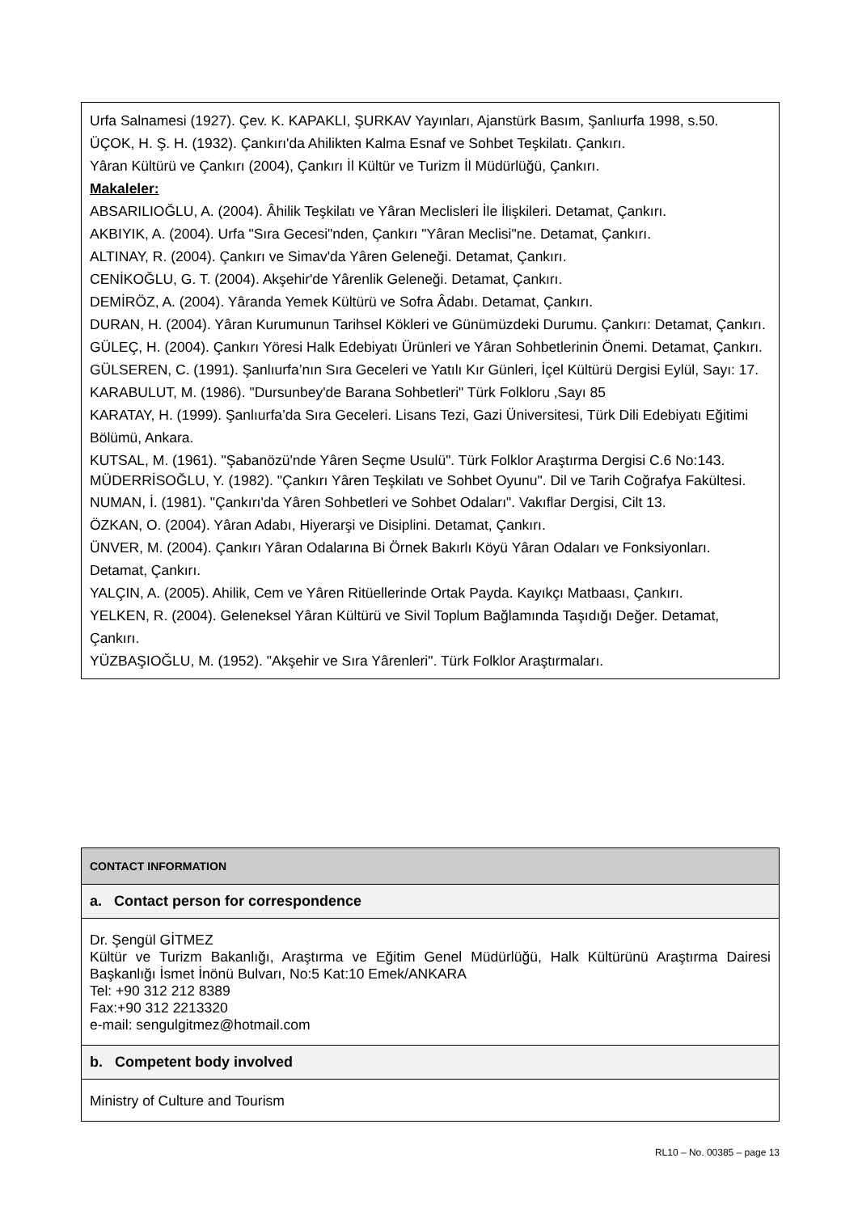Urfa Salnamesi (1927). Çev. K. KAPAKLI, ŞURKAV Yayınları, Ajanstürk Basım, Şanlıurfa 1998, s.50.
ÜÇOK, H. Ş. H. (1932). Çankırı'da Ahilikten Kalma Esnaf ve Sohbet Teşkilatı. Çankırı.
Yâran Kültürü ve Çankırı (2004), Çankırı İl Kültür ve Turizm İl Müdürlüğü, Çankırı.
Makaleler:
ABSARILIOĞLU, A. (2004). Âhilik Teşkilatı ve Yâran Meclisleri İle İlişkileri. Detamat, Çankırı.
AKBIYIK, A. (2004). Urfa "Sıra Gecesi"nden, Çankırı "Yâran Meclisi"ne. Detamat, Çankırı.
ALTINAY, R. (2004). Çankırı ve Simav'da Yâren Geleneği. Detamat, Çankırı.
CENİKOĞLU, G. T. (2004). Akşehir'de Yârenlik Geleneği. Detamat, Çankırı.
DEMİRÖZ, A. (2004). Yâranda Yemek Kültürü ve Sofra Âdabı. Detamat, Çankırı.
DURAN, H. (2004). Yâran Kurumunun Tarihsel Kökleri ve Günümüzdeki Durumu. Çankırı: Detamat, Çankırı.
GÜLEÇ, H. (2004). Çankırı Yöresi Halk Edebiyatı Ürünleri ve Yâran Sohbetlerinin Önemi. Detamat, Çankırı.
GÜLSEREN, C. (1991). Şanlıurfa’nın Sıra Geceleri ve Yatılı Kır Günleri, İçel Kültürü Dergisi Eylül, Sayı: 17.
KARABULUT, M. (1986). "Dursunbey'de Barana Sohbetleri" Türk Folkloru ,Sayı 85
KARATAY, H. (1999). Şanlıurfa’da Sıra Geceleri. Lisans Tezi, Gazi Üniversitesi, Türk Dili Edebiyatı Eğitimi Bölümü, Ankara.
KUTSAL, M. (1961). "Şabanözü'nde Yâren Seçme Usulü". Türk Folklor Araştırma Dergisi C.6 No:143.
MÜDERRİSOĞLU, Y. (1982). "Çankırı Yâren Teşkilatı ve Sohbet Oyunu". Dil ve Tarih Coğrafya Fakültesi.
NUMAN, İ. (1981). "Çankırı'da Yâren Sohbetleri ve Sohbet Odaları". Vakıflar Dergisi, Cilt 13.
ÖZKAN, O. (2004). Yâran Adabı, Hiyerarşi ve Disiplini. Detamat, Çankırı.
ÜNVER, M. (2004). Çankırı Yâran Odalarına Bi Örnek Bakırlı Köyü Yâran Odaları ve Fonksiyonları. Detamat, Çankırı.
YALÇIN, A. (2005). Ahilik, Cem ve Yâren Ritüellerinde Ortak Payda. Kayıkçı Matbaası, Çankırı.
YELKEN, R. (2004). Geleneksel Yâran Kültürü ve Sivil Toplum Bağlamında Taşıdığı Değer. Detamat, Çankırı.
YÜZBAŞIOĞLU, M. (1952). "Akşehir ve Sıra Yârenleri". Türk Folklor Araştırmaları.
CONTACT INFORMATION
a. Contact person for correspondence
Dr. Şengül GİTMEZ
Kültür ve Turizm Bakanlığı, Araştırma ve Eğitim Genel Müdürlüğü, Halk Kültürünü Araştırma Dairesi Başkanlığı İsmet İnönü Bulvarı, No:5 Kat:10 Emek/ANKARA
Tel: +90 312 212 8389
Fax:+90 312 2213320
e-mail: sengulgitmez@hotmail.com
b. Competent body involved
Ministry of Culture and Tourism
RL10 – No. 00385 – page 13